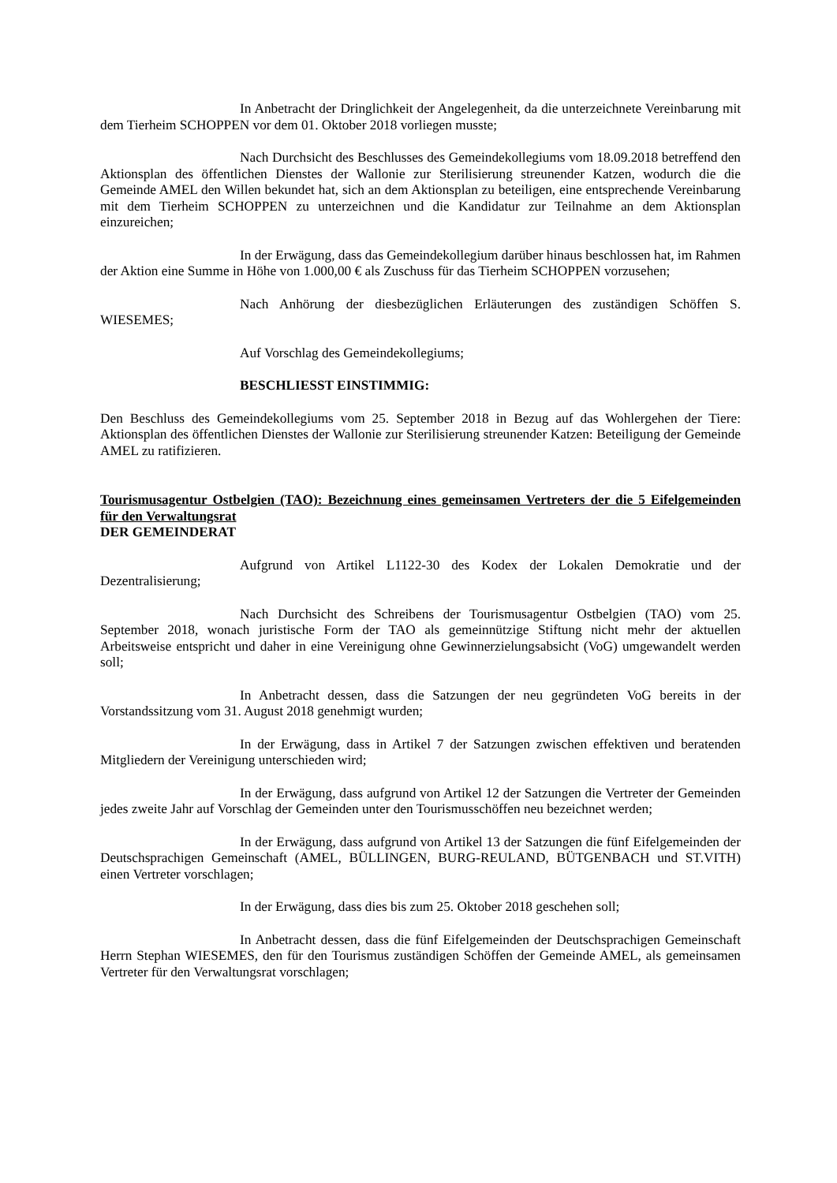In Anbetracht der Dringlichkeit der Angelegenheit, da die unterzeichnete Vereinbarung mit dem Tierheim SCHOPPEN vor dem 01. Oktober 2018 vorliegen musste;
Nach Durchsicht des Beschlusses des Gemeindekollegiums vom 18.09.2018 betreffend den Aktionsplan des öffentlichen Dienstes der Wallonie zur Sterilisierung streunender Katzen, wodurch die die Gemeinde AMEL den Willen bekundet hat, sich an dem Aktionsplan zu beteiligen, eine entsprechende Vereinbarung mit dem Tierheim SCHOPPEN zu unterzeichnen und die Kandidatur zur Teilnahme an dem Aktionsplan einzureichen;
In der Erwägung, dass das Gemeindekollegium darüber hinaus beschlossen hat, im Rahmen der Aktion eine Summe in Höhe von 1.000,00 € als Zuschuss für das Tierheim SCHOPPEN vorzusehen;
Nach Anhörung der diesbezüglichen Erläuterungen des zuständigen Schöffen S. WIESEMES;
Auf Vorschlag des Gemeindekollegiums;
BESCHLIESST EINSTIMMIG:
Den Beschluss des Gemeindekollegiums vom 25. September 2018 in Bezug auf das Wohlergehen der Tiere: Aktionsplan des öffentlichen Dienstes der Wallonie zur Sterilisierung streunender Katzen: Beteiligung der Gemeinde AMEL zu ratifizieren.
Tourismusagentur Ostbelgien (TAO): Bezeichnung eines gemeinsamen Vertreters der die 5 Eifelgemeinden für den Verwaltungsrat
DER GEMEINDERAT
Aufgrund von Artikel L1122-30 des Kodex der Lokalen Demokratie und der Dezentralisierung;
Nach Durchsicht des Schreibens der Tourismusagentur Ostbelgien (TAO) vom 25. September 2018, wonach juristische Form der TAO als gemeinnützige Stiftung nicht mehr der aktuellen Arbeitsweise entspricht und daher in eine Vereinigung ohne Gewinnerzielungsabsicht (VoG) umgewandelt werden soll;
In Anbetracht dessen, dass die Satzungen der neu gegründeten VoG bereits in der Vorstandssitzung vom 31. August 2018 genehmigt wurden;
In der Erwägung, dass in Artikel 7 der Satzungen zwischen effektiven und beratenden Mitgliedern der Vereinigung unterschieden wird;
In der Erwägung, dass aufgrund von Artikel 12 der Satzungen die Vertreter der Gemeinden jedes zweite Jahr auf Vorschlag der Gemeinden unter den Tourismusschöffen neu bezeichnet werden;
In der Erwägung, dass aufgrund von Artikel 13 der Satzungen die fünf Eifelgemeinden der Deutschsprachigen Gemeinschaft (AMEL, BÜLLINGEN, BURG-REULAND, BÜTGENBACH und ST.VITH) einen Vertreter vorschlagen;
In der Erwägung, dass dies bis zum 25. Oktober 2018 geschehen soll;
In Anbetracht dessen, dass die fünf Eifelgemeinden der Deutschsprachigen Gemeinschaft Herrn Stephan WIESEMES, den für den Tourismus zuständigen Schöffen der Gemeinde AMEL, als gemeinsamen Vertreter für den Verwaltungsrat vorschlagen;